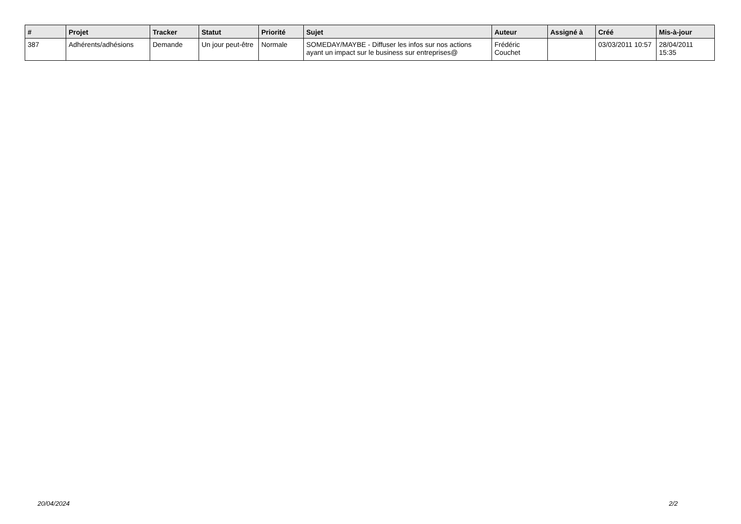| # | Projet | Tracker | Statut | Priorité | Sujet | Auteur | Assigné à | Créé | Mis-à-jour |
| --- | --- | --- | --- | --- | --- | --- | --- | --- | --- |
| 387 | Adhérents/adhésions | Demande | Un jour peut-être | Normale | SOMEDAY/MAYBE - Diffuser les infos sur nos actions ayant un impact sur le business sur entreprises@ | Frédéric Couchet | | 03/03/2011 10:57 | 28/04/2011 15:35 |
20/04/2024 2/2